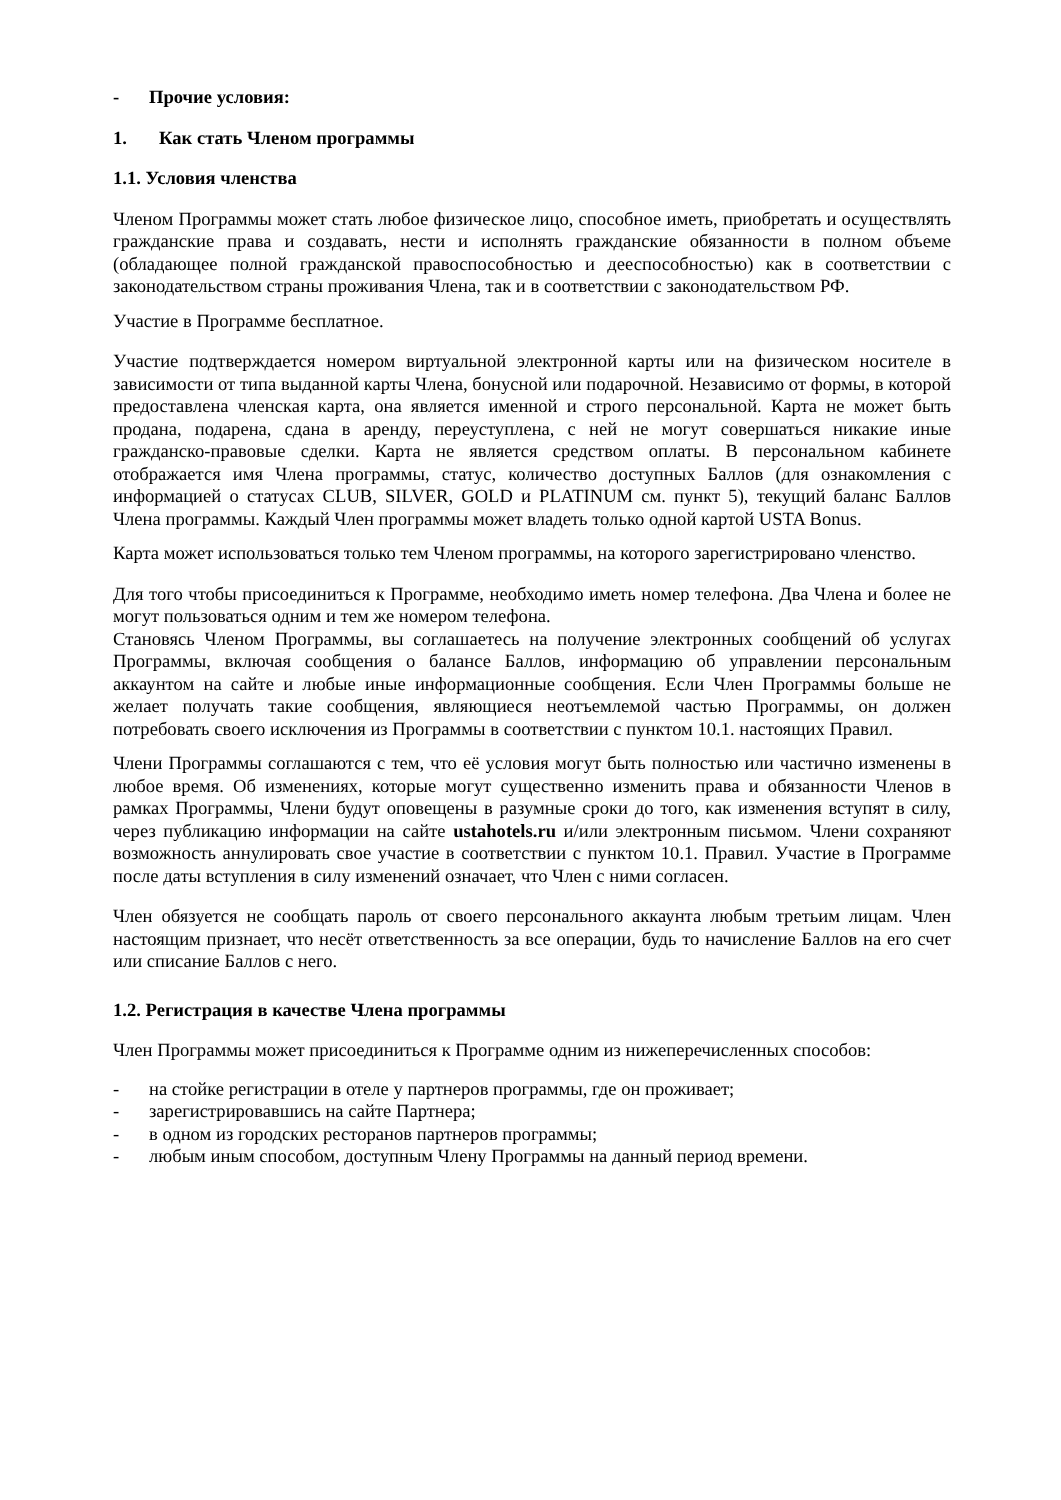- Прочие условия:
1. Как стать Членом программы
1.1. Условия членства
Членом Программы может стать любое физическое лицо, способное иметь, приобретать и осуществлять гражданские права и создавать, нести и исполнять гражданские обязанности в полном объеме (обладающее полной гражданской правоспособностью и дееспособностью) как в соответствии с законодательством страны проживания Члена, так и в соответствии с законодательством РФ.
Участие в Программе бесплатное.
Участие подтверждается номером виртуальной электронной карты или на физическом носителе в зависимости от типа выданной карты Члена, бонусной или подарочной. Независимо от формы, в которой предоставлена членская карта, она является именной и строго персональной. Карта не может быть продана, подарена, сдана в аренду, переуступлена, с ней не могут совершаться никакие иные гражданско-правовые сделки. Карта не является средством оплаты. В персональном кабинете отображается имя Члена программы, статус, количество доступных Баллов (для ознакомления с информацией о статусах CLUB, SILVER, GOLD и PLATINUM см. пункт 5), текущий баланс Баллов Члена программы. Каждый Член программы может владеть только одной картой USTA Bonus.
Карта может использоваться только тем Членом программы, на которого зарегистрировано членство.
Для того чтобы присоединиться к Программе, необходимо иметь номер телефона. Два Члена и более не могут пользоваться одним и тем же номером телефона.
Становясь Членом Программы, вы соглашаетесь на получение электронных сообщений об услугах Программы, включая сообщения о балансе Баллов, информацию об управлении персональным аккаунтом на сайте и любые иные информационные сообщения. Если Член Программы больше не желает получать такие сообщения, являющиеся неотъемлемой частью Программы, он должен потребовать своего исключения из Программы в соответствии с пунктом 10.1. настоящих Правил.
Члени Программы соглашаются с тем, что её условия могут быть полностью или частично изменены в любое время. Об изменениях, которые могут существенно изменить права и обязанности Членов в рамках Программы, Члени будут оповещены в разумные сроки до того, как изменения вступят в силу, через публикацию информации на сайте ustahotels.ru и/или электронным письмом. Члени сохраняют возможность аннулировать свое участие в соответствии с пунктом 10.1. Правил. Участие в Программе после даты вступления в силу изменений означает, что Член с ними согласен.
Член обязуется не сообщать пароль от своего персонального аккаунта любым третьим лицам. Член настоящим признает, что несёт ответственность за все операции, будь то начисление Баллов на его счет или списание Баллов с него.
1.2. Регистрация в качестве Члена программы
Член Программы может присоединиться к Программе одним из нижеперечисленных способов:
- на стойке регистрации в отеле у партнеров программы, где он проживает;
- зарегистрировавшись на сайте Партнера;
- в одном из городских ресторанов партнеров программы;
- любым иным способом, доступным Члену Программы на данный период времени.